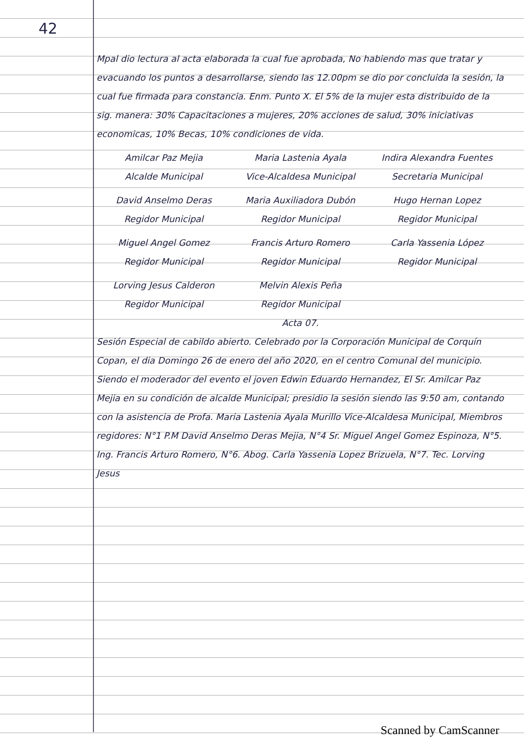42
Mpal dio lectura al acta elaborada la cual fue aprobada, No habiendo mas que tratar y evacuando los puntos a desarrollarse, siendo las 12.00pm se dio por concluida la sesión, la cual fue firmada para constancia. Enm. Punto X. El 5% de la mujer esta distribuido de la sig. manera: 30% Capacitaciones a mujeres, 20% acciones de salud, 30% iniciativas economicas, 10% Becas, 10% condiciones de vida.
Amilcar Paz Mejia
Alcalde Municipal
Maria Lastenia Ayala
Vice-Alcaldesa Municipal
Indira Alexandra Fuentes
Secretaria Municipal
David Anselmo Deras
Regidor Municipal
Maria Auxiliadora Dubón
Regidor Municipal
Hugo Hernan Lopez
Regidor Municipal
Miguel Angel Gomez
Regidor Municipal
Francis Arturo Romero
Regidor Municipal
Carla Yassenia López
Regidor Municipal
Lorving Jesus Calderon
Regidor Municipal
Melvin Alexis Peña
Regidor Municipal
Acta 07.
Sesión Especial de cabildo abierto. Celebrado por la Corporación Municipal de Corquín Copan, el dia Domingo 26 de enero del año 2020, en el centro Comunal del municipio. Siendo el moderador del evento el joven Edwin Eduardo Hernandez, El Sr. Amilcar Paz Mejia en su condición de alcalde Municipal; presidio la sesión siendo las 9:50 am, contando con la asistencia de Profa. Maria Lastenia Ayala Murillo Vice-Alcaldesa Municipal, Miembros regidores: N°1 P.M David Anselmo Deras Mejia, N°4 Sr. Miguel Angel Gomez Espinoza, N°5. Ing. Francis Arturo Romero, N°6. Abog. Carla Yassenia Lopez Brizuela, N°7. Tec. Lorving Jesus
Scanned by CamScanner